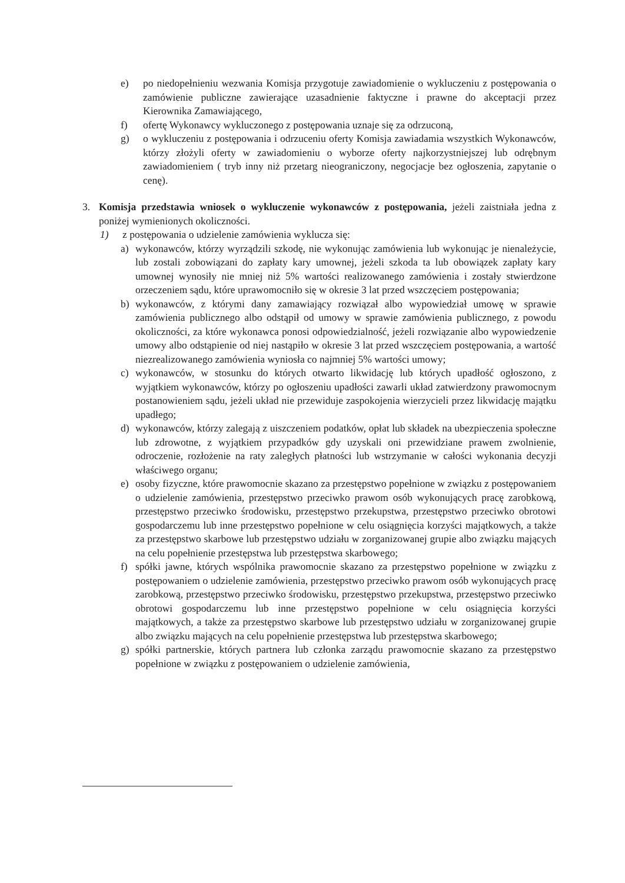e) po niedopełnieniu wezwania Komisja przygotuje zawiadomienie o wykluczeniu z postępowania o zamówienie publiczne zawierające uzasadnienie faktyczne i prawne do akceptacji przez Kierownika Zamawiającego,
f) ofertę Wykonawcy wykluczonego z postępowania uznaje się za odrzuconą,
g) o wykluczeniu z postępowania i odrzuceniu oferty Komisja zawiadamia wszystkich Wykonawców, którzy złożyli oferty w zawiadomieniu o wyborze oferty najkorzystniejszej lub odrębnym zawiadomieniem ( tryb inny niż przetarg nieograniczony, negocjacje bez ogłoszenia, zapytanie o cenę).
3. Komisja przedstawia wniosek o wykluczenie wykonawców z postępowania, jeżeli zaistniała jedna z poniżej wymienionych okoliczności.
1) z postępowania o udzielenie zamówienia wyklucza się:
a) wykonawców, którzy wyrządzili szkodę, nie wykonując zamówienia lub wykonując je nienależycie, lub zostali zobowiązani do zapłaty kary umownej, jeżeli szkoda ta lub obowiązek zapłaty kary umownej wynosiły nie mniej niż 5% wartości realizowanego zamówienia i zostały stwierdzone orzeczeniem sądu, które uprawomocniło się w okresie 3 lat przed wszczęciem postępowania;
b) wykonawców, z którymi dany zamawiający rozwiązał albo wypowiedział umowę w sprawie zamówienia publicznego albo odstąpił od umowy w sprawie zamówienia publicznego, z powodu okoliczności, za które wykonawca ponosi odpowiedzialność, jeżeli rozwiązanie albo wypowiedzenie umowy albo odstąpienie od niej nastąpiło w okresie 3 lat przed wszczęciem postępowania, a wartość niezrealizowanego zamówienia wyniosła co najmniej 5% wartości umowy;
c) wykonawców, w stosunku do których otwarto likwidację lub których upadłość ogłoszono, z wyjątkiem wykonawców, którzy po ogłoszeniu upadłości zawarli układ zatwierdzony prawomocnym postanowieniem sądu, jeżeli układ nie przewiduje zaspokojenia wierzycieli przez likwidację majątku upadłego;
d) wykonawców, którzy zalegają z uiszczeniem podatków, opłat lub składek na ubezpieczenia społeczne lub zdrowotne, z wyjątkiem przypadków gdy uzyskali oni przewidziane prawem zwolnienie, odroczenie, rozłożenie na raty zaległych płatności lub wstrzymanie w całości wykonania decyzji właściwego organu;
e) osoby fizyczne, które prawomocnie skazano za przestępstwo popełnione w związku z postępowaniem o udzielenie zamówienia, przestępstwo przeciwko prawom osób wykonujących pracę zarobkową, przestępstwo przeciwko środowisku, przestępstwo przekupstwa, przestępstwo przeciwko obrotowi gospodarczemu lub inne przestępstwo popełnione w celu osiągnięcia korzyści majątkowych, a także za przestępstwo skarbowe lub przestępstwo udziału w zorganizowanej grupie albo związku mających na celu popełnienie przestępstwa lub przestępstwa skarbowego;
f) spółki jawne, których wspólnika prawomocnie skazano za przestępstwo popełnione w związku z postępowaniem o udzielenie zamówienia, przestępstwo przeciwko prawom osób wykonujących pracę zarobkową, przestępstwo przeciwko środowisku, przestępstwo przekupstwa, przestępstwo przeciwko obrotowi gospodarczemu lub inne przestępstwo popełnione w celu osiągnięcia korzyści majątkowych, a także za przestępstwo skarbowe lub przestępstwo udziału w zorganizowanej grupie albo związku mających na celu popełnienie przestępstwa lub przestępstwa skarbowego;
g) spółki partnerskie, których partnera lub członka zarządu prawomocnie skazano za przestępstwo popełnione w związku z postępowaniem o udzielenie zamówienia,